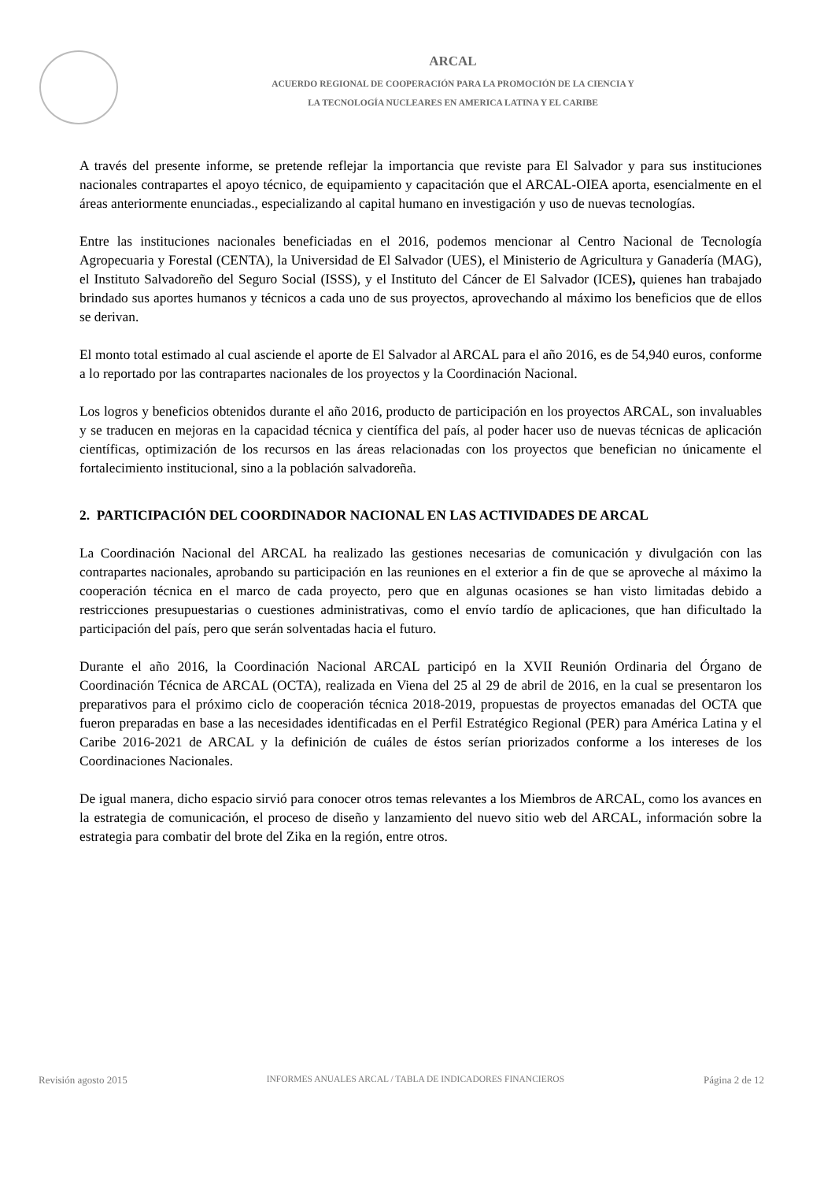ARCAL
ACUERDO REGIONAL DE COOPERACIÓN PARA LA PROMOCIÓN DE LA CIENCIA Y
LA TECNOLOGÍA NUCLEARES EN AMERICA LATINA Y EL CARIBE
A través del presente informe, se pretende reflejar la importancia que reviste para El Salvador y para sus instituciones nacionales contrapartes el apoyo técnico, de equipamiento y capacitación que el ARCAL-OIEA aporta, esencialmente en el áreas anteriormente enunciadas., especializando al capital humano en investigación y uso de nuevas tecnologías.
Entre las instituciones nacionales beneficiadas en el 2016, podemos mencionar al Centro Nacional de Tecnología Agropecuaria y Forestal (CENTA), la Universidad de El Salvador (UES), el Ministerio de Agricultura y Ganadería (MAG), el Instituto Salvadoreño del Seguro Social (ISSS), y el Instituto del Cáncer de El Salvador (ICES), quienes han trabajado brindado sus aportes humanos y técnicos a cada uno de sus proyectos, aprovechando al máximo los beneficios que de ellos se derivan.
El monto total estimado al cual asciende el aporte de El Salvador al ARCAL para el año 2016, es de 54,940 euros, conforme a lo reportado por las contrapartes nacionales de los proyectos y la Coordinación Nacional.
Los logros y beneficios obtenidos durante el año 2016, producto de participación en los proyectos ARCAL, son invaluables y se traducen en mejoras en la capacidad técnica y científica del país, al poder hacer uso de nuevas técnicas de aplicación científicas, optimización de los recursos en las áreas relacionadas con los proyectos que benefician no únicamente el fortalecimiento institucional, sino a la población salvadoreña.
2. PARTICIPACIÓN DEL COORDINADOR NACIONAL EN LAS ACTIVIDADES DE ARCAL
La Coordinación Nacional del ARCAL ha realizado las gestiones necesarias de comunicación y divulgación con las contrapartes nacionales, aprobando su participación en las reuniones en el exterior a fin de que se aproveche al máximo la cooperación técnica en el marco de cada proyecto, pero que en algunas ocasiones se han visto limitadas debido a restricciones presupuestarias o cuestiones administrativas, como el envío tardío de aplicaciones, que han dificultado la participación del país, pero que serán solventadas hacia el futuro.
Durante el año 2016, la Coordinación Nacional ARCAL participó en la XVII Reunión Ordinaria del Órgano de Coordinación Técnica de ARCAL (OCTA), realizada en Viena del 25 al 29 de abril de 2016, en la cual se presentaron los preparativos para el próximo ciclo de cooperación técnica 2018-2019, propuestas de proyectos emanadas del OCTA que fueron preparadas en base a las necesidades identificadas en el Perfil Estratégico Regional (PER) para América Latina y el Caribe 2016-2021 de ARCAL y la definición de cuáles de éstos serían priorizados conforme a los intereses de los Coordinaciones Nacionales.
De igual manera, dicho espacio sirvió para conocer otros temas relevantes a los Miembros de ARCAL, como los avances en la estrategia de comunicación, el proceso de diseño y lanzamiento del nuevo sitio web del ARCAL, información sobre la estrategia para combatir del brote del Zika en la región, entre otros.
Revisión agosto 2015 INFORMES ANUALES ARCAL / TABLA DE INDICADORES FINANCIEROS Página 2 de 12